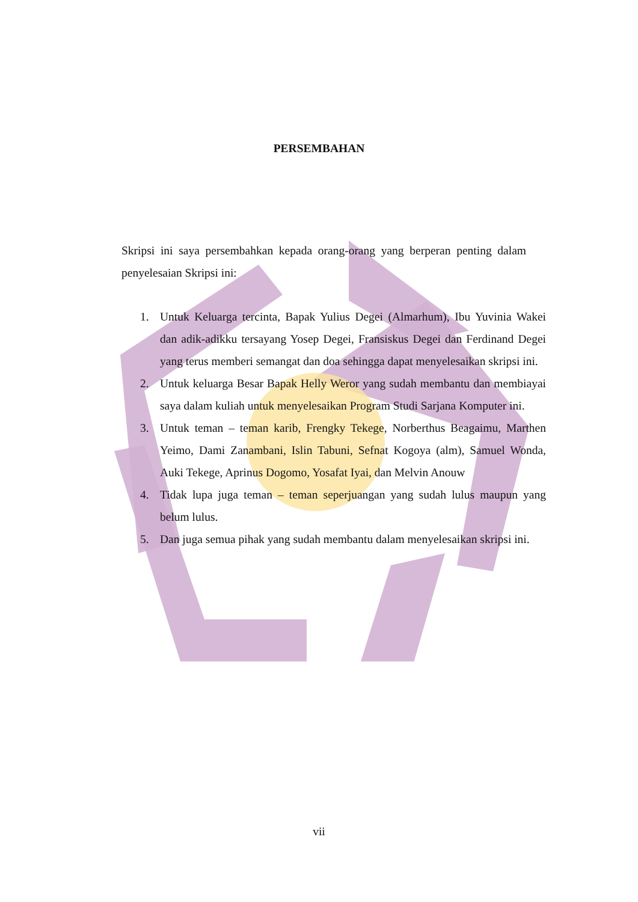PERSEMBAHAN
Skripsi ini saya persembahkan kepada orang-orang yang berperan penting dalam penyelesaian Skripsi ini:
1. Untuk Keluarga tercinta, Bapak Yulius Degei (Almarhum), Ibu Yuvinia Wakei dan adik-adikku tersayang Yosep Degei, Fransiskus Degei dan Ferdinand Degei yang terus memberi semangat dan doa sehingga dapat menyelesaikan skripsi ini.
2. Untuk keluarga Besar Bapak Helly Weror yang sudah membantu dan membiayai saya dalam kuliah untuk menyelesaikan Program Studi Sarjana Komputer ini.
3. Untuk teman – teman karib, Frengky Tekege, Norberthus Beagaimu, Marthen Yeimo, Dami Zanambani, Islin Tabuni, Sefnat Kogoya (alm), Samuel Wonda, Auki Tekege, Aprinus Dogomo, Yosafat Iyai, dan Melvin Anouw
4. Tidak lupa juga teman – teman seperjuangan yang sudah lulus maupun yang belum lulus.
5. Dan juga semua pihak yang sudah membantu dalam menyelesaikan skripsi ini.
vii